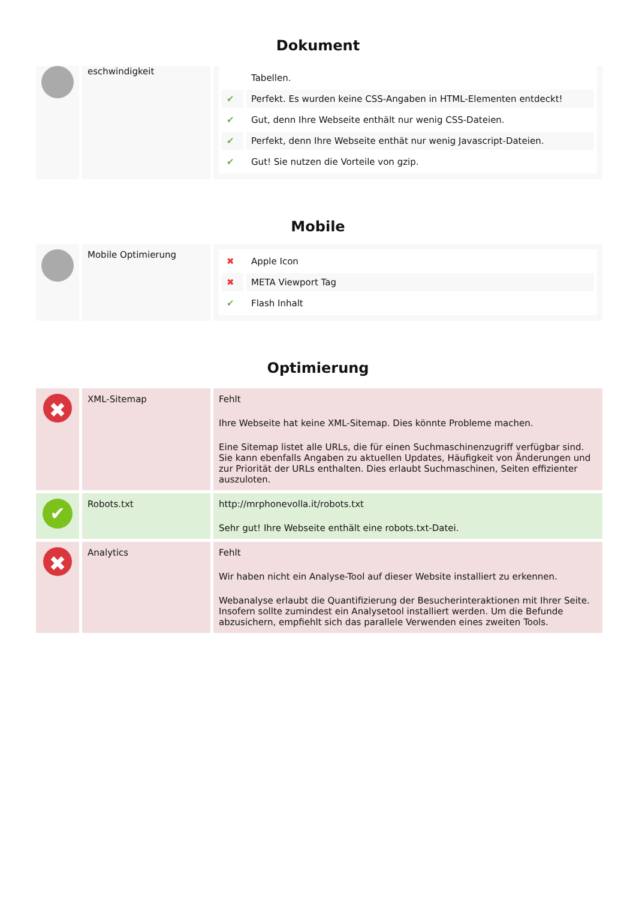Dokument
| | eschwindigkeit | / / Tabellen. / / ✔ / Perfekt. Es wurden keine CSS-Angaben in HTML-Elementen entdeckt! / / ✔ / Gut, denn Ihre Webseite enthält nur wenig CSS-Dateien. / / ✔ / Perfekt, denn Ihre Webseite enthät nur wenig Javascript-Dateien. / / ✔ / Gut! Sie nutzen die Vorteile von gzip. / |
Mobile
| | Mobile Optimierung | / ✖ / Apple Icon / / ✖ / META Viewport Tag / / ✔ / Flash Inhalt / |
Optimierung
| ✖ | XML-Sitemap | Fehlt Ihre Webseite hat keine XML-Sitemap. Dies könnte Probleme machen. Eine Sitemap listet alle URLs, die für einen Suchmaschinenzugriff verfügbar sind. Sie kann ebenfalls Angaben zu aktuellen Updates, Häufigkeit von Änderungen und zur Priorität der URLs enthalten. Dies erlaubt Suchmaschinen, Seiten effizienter auszuloten. |
| ✔ | Robots.txt | http://mrphonevolla.it/robots.txt Sehr gut! Ihre Webseite enthält eine robots.txt-Datei. |
| ✖ | Analytics | Fehlt Wir haben nicht ein Analyse-Tool auf dieser Website installiert zu erkennen. Webanalyse erlaubt die Quantifizierung der Besucherinteraktionen mit Ihrer Seite. Insofern sollte zumindest ein Analysetool installiert werden. Um die Befunde abzusichern, empfiehlt sich das parallele Verwenden eines zweiten Tools. |